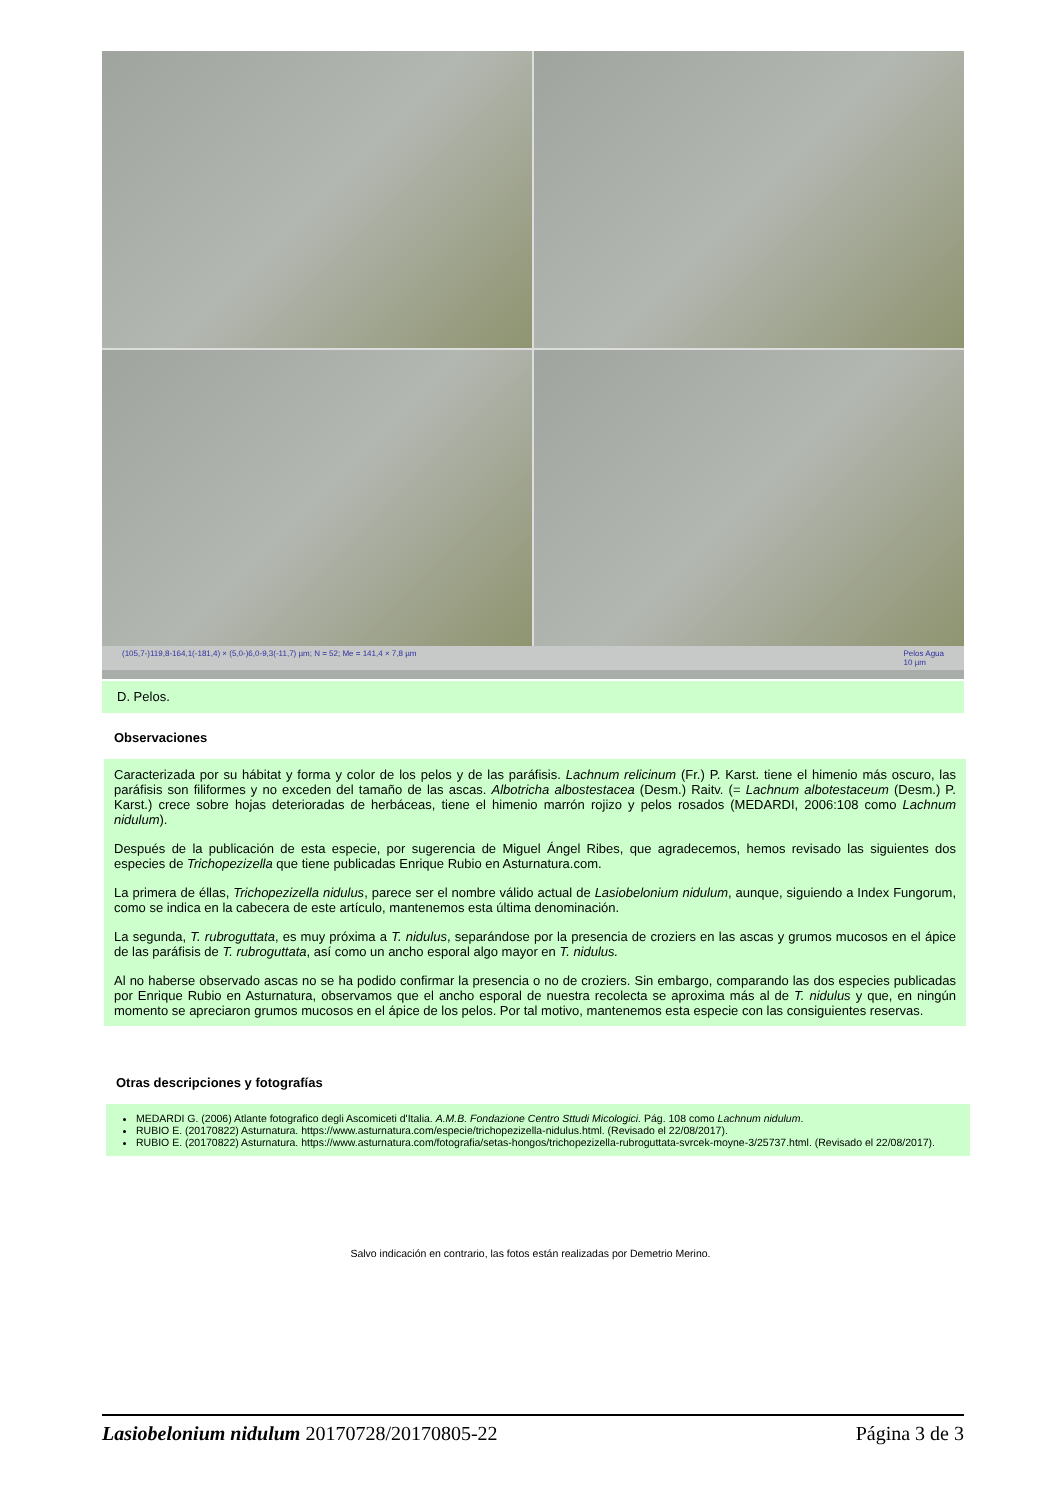(105,7-)119,8-164,1(-181,4) × (5,0-)6,0-9,3(-11,7) µm; N = 52; Me = 141,4 × 7,8 µm Pelos Agua
10 µm
D. Pelos.
Observaciones
Caracterizada por su hábitat y forma y color de los pelos y de las paráfisis. Lachnum relicinum (Fr.) P. Karst. tiene el himenio más oscuro, las paráfisis son filiformes y no exceden del tamaño de las ascas. Albotricha albostestacea (Desm.) Raitv. (= Lachnum albotestaceum (Desm.) P. Karst.) crece sobre hojas deterioradas de herbáceas, tiene el himenio marrón rojizo y pelos rosados (MEDARDI, 2006:108 como Lachnum nidulum).
Después de la publicación de esta especie, por sugerencia de Miguel Ángel Ribes, que agradecemos, hemos revisado las siguientes dos especies de Trichopezizella que tiene publicadas Enrique Rubio en Asturnatura.com.
La primera de éllas, Trichopezizella nidulus, parece ser el nombre válido actual de Lasiobelonium nidulum, aunque, siguiendo a Index Fungorum, como se indica en la cabecera de este artículo, mantenemos esta última denominación.
La segunda, T. rubroguttata, es muy próxima a T. nidulus, separándose por la presencia de croziers en las ascas y grumos mucosos en el ápice de las paráfisis de T. rubroguttata, así como un ancho esporal algo mayor en T. nidulus.
Al no haberse observado ascas no se ha podido confirmar la presencia o no de croziers. Sin embargo, comparando las dos especies publicadas por Enrique Rubio en Asturnatura, observamos que el ancho esporal de nuestra recolecta se aproxima más al de T. nidulus y que, en ningún momento se apreciaron grumos mucosos en el ápice de los pelos. Por tal motivo, mantenemos esta especie con las consiguientes reservas.
Otras descripciones y fotografías
MEDARDI G. (2006) Atlante fotografico degli Ascomiceti d'Italia. A.M.B. Fondazione Centro Sttudi Micologici. Pág. 108 como Lachnum nidulum.
RUBIO E. (20170822) Asturnatura. https://www.asturnatura.com/especie/trichopezizella-nidulus.html. (Revisado el 22/08/2017).
RUBIO E. (20170822) Asturnatura. https://www.asturnatura.com/fotografia/setas-hongos/trichopezizella-rubroguttata-svrcek-moyne-3/25737.html. (Revisado el 22/08/2017).
Salvo indicación en contrario, las fotos están realizadas por Demetrio Merino.
Lasiobelonium nidulum 20170728/20170805-22 Página 3 de 3